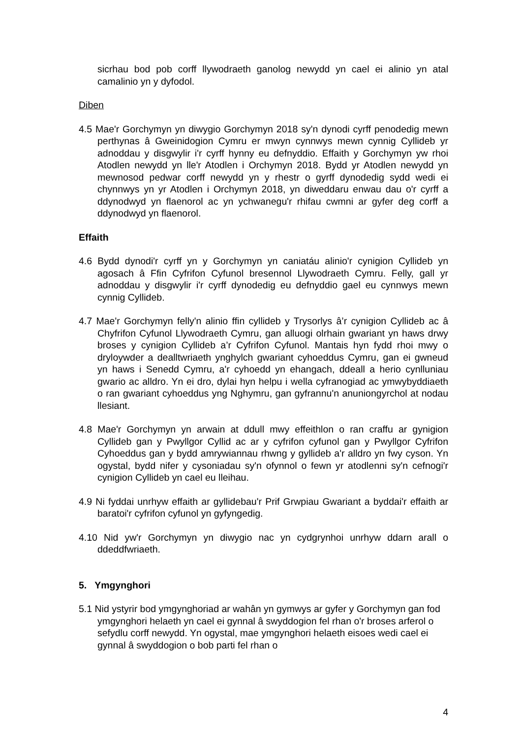sicrhau bod pob corff llywodraeth ganolog newydd yn cael ei alinio yn atal camalinio yn y dyfodol.
Diben
4.5 Mae'r Gorchymyn yn diwygio Gorchymyn 2018 sy'n dynodi cyrff penodedig mewn perthynas â Gweinidogion Cymru er mwyn cynnwys mewn cynnig Cyllideb yr adnoddau y disgwylir i'r cyrff hynny eu defnyddio. Effaith y Gorchymyn yw rhoi Atodlen newydd yn lle'r Atodlen i Orchymyn 2018. Bydd yr Atodlen newydd yn mewnosod pedwar corff newydd yn y rhestr o gyrff dynodedig sydd wedi ei chynnwys yn yr Atodlen i Orchymyn 2018, yn diweddaru enwau dau o'r cyrff a ddynodwyd yn flaenorol ac yn ychwanegu'r rhifau cwmni ar gyfer deg corff a ddynodwyd yn flaenorol.
Effaith
4.6 Bydd dynodi'r cyrff yn y Gorchymyn yn caniatáu alinio'r cynigion Cyllideb yn agosach â Ffin Cyfrifon Cyfunol bresennol Llywodraeth Cymru. Felly, gall yr adnoddau y disgwylir i'r cyrff dynodedig eu defnyddio gael eu cynnwys mewn cynnig Cyllideb.
4.7 Mae'r Gorchymyn felly'n alinio ffin cyllideb y Trysorlys â’r cynigion Cyllideb ac â Chyfrifon Cyfunol Llywodraeth Cymru, gan alluogi olrhain gwariant yn haws drwy broses y cynigion Cyllideb a’r Cyfrifon Cyfunol. Mantais hyn fydd rhoi mwy o dryloywder a dealltwriaeth ynghylch gwariant cyhoeddus Cymru, gan ei gwneud yn haws i Senedd Cymru, a'r cyhoedd yn ehangach, ddeall a herio cynlluniau gwario ac alldro. Yn ei dro, dylai hyn helpu i wella cyfranogiad ac ymwybyddiaeth o ran gwariant cyhoeddus yng Nghymru, gan gyfrannu'n anuniongyrchol at nodau llesiant.
4.8 Mae'r Gorchymyn yn arwain at ddull mwy effeithlon o ran craffu ar gynigion Cyllideb gan y Pwyllgor Cyllid ac ar y cyfrifon cyfunol gan y Pwyllgor Cyfrifon Cyhoeddus gan y bydd amrywiannau rhwng y gyllideb a'r alldro yn fwy cyson. Yn ogystal, bydd nifer y cysoniadau sy'n ofynnol o fewn yr atodlenni sy'n cefnogi'r cynigion Cyllideb yn cael eu lleihau.
4.9 Ni fyddai unrhyw effaith ar gyllidebau'r Prif Grwpiau Gwariant a byddai'r effaith ar baratoi'r cyfrifon cyfunol yn gyfyngedig.
4.10 Nid yw'r Gorchymyn yn diwygio nac yn cydgrynhoi unrhyw ddarn arall o ddeddfwriaeth.
5. Ymgynghori
5.1 Nid ystyrir bod ymgynghoriad ar wahân yn gymwys ar gyfer y Gorchymyn gan fod ymgynghori helaeth yn cael ei gynnal â swyddogion fel rhan o'r broses arferol o sefydlu corff newydd. Yn ogystal, mae ymgynghori helaeth eisoes wedi cael ei gynnal â swyddogion o bob parti fel rhan o
4